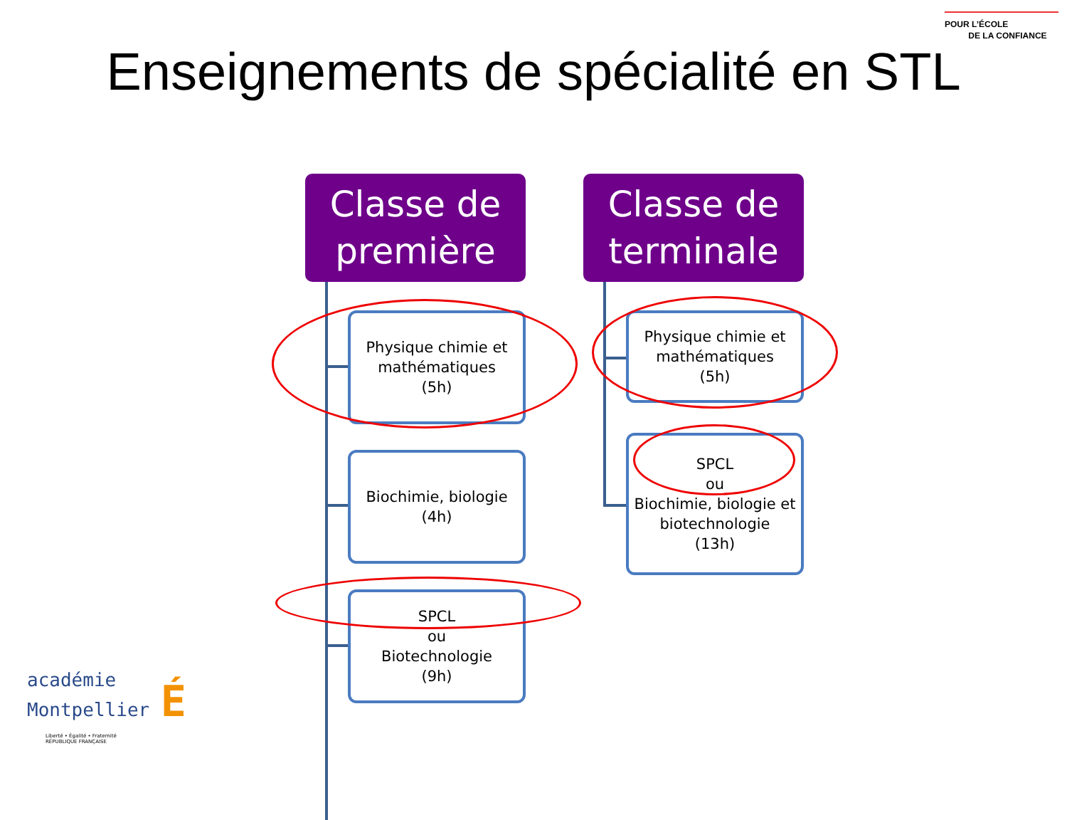POUR L’ÉCOLE
DE LA CONFIANCE
Enseignements de spécialité en STL
Classe de
première
Physique chimie et mathématiques
(5h)
Biochimie, biologie
(4h)
SPCL
ou
Biotechnologie
(9h)
Classe de
terminale
Physique chimie et mathématiques
(5h)
SPCL
ou
Biochimie, biologie et biotechnologie
(13h)
académie
Montpellier É
Liberté • Égalité • Fraternité
RÉPUBLIQUE FRANÇAISE